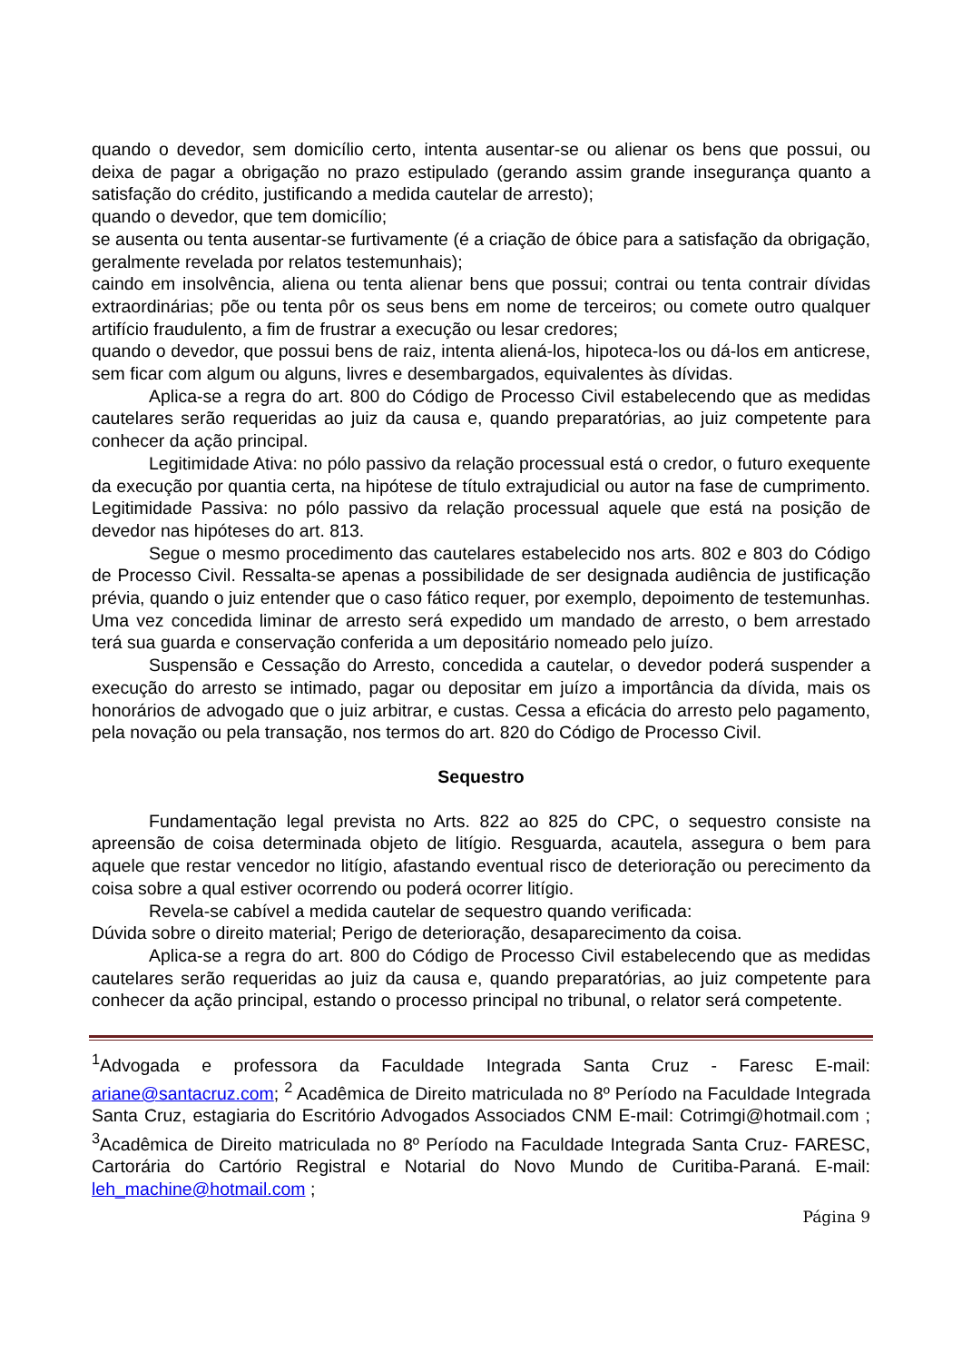quando o devedor, sem domicílio certo, intenta ausentar-se ou alienar os bens que possui, ou deixa de pagar a obrigação no prazo estipulado (gerando assim grande insegurança quanto a satisfação do crédito, justificando a medida cautelar de arresto);
quando o devedor, que tem domicílio;
se ausenta ou tenta ausentar-se furtivamente (é a criação de óbice para a satisfação da obrigação, geralmente revelada por relatos testemunhais);
caindo em insolvência, aliena ou tenta alienar bens que possui; contrai ou tenta contrair dívidas extraordinárias; põe ou tenta pôr os seus bens em nome de terceiros; ou comete outro qualquer artifício fraudulento, a fim de frustrar a execução ou lesar credores;
quando o devedor, que possui bens de raiz, intenta aliená-los, hipoteca-los ou dá-los em anticrese, sem ficar com algum ou alguns, livres e desembargados, equivalentes às dívidas.
Aplica-se a regra do art. 800 do Código de Processo Civil estabelecendo que as medidas cautelares serão requeridas ao juiz da causa e, quando preparatórias, ao juiz competente para conhecer da ação principal.
Legitimidade Ativa: no pólo passivo da relação processual está o credor, o futuro exequente da execução por quantia certa, na hipótese de título extrajudicial ou autor na fase de cumprimento. Legitimidade Passiva: no pólo passivo da relação processual aquele que está na posição de devedor nas hipóteses do art. 813.
Segue o mesmo procedimento das cautelares estabelecido nos arts. 802 e 803 do Código de Processo Civil. Ressalta-se apenas a possibilidade de ser designada audiência de justificação prévia, quando o juiz entender que o caso fático requer, por exemplo, depoimento de testemunhas. Uma vez concedida liminar de arresto será expedido um mandado de arresto, o bem arrestado terá sua guarda e conservação conferida a um depositário nomeado pelo juízo.
Suspensão e Cessação do Arresto, concedida a cautelar, o devedor poderá suspender a execução do arresto se intimado, pagar ou depositar em juízo a importância da dívida, mais os honorários de advogado que o juiz arbitrar, e custas. Cessa a eficácia do arresto pelo pagamento, pela novação ou pela transação, nos termos do art. 820 do Código de Processo Civil.
Sequestro
Fundamentação legal prevista no Arts. 822 ao 825 do CPC, o sequestro consiste na apreensão de coisa determinada objeto de litígio. Resguarda, acautela, assegura o bem para aquele que restar vencedor no litígio, afastando eventual risco de deterioração ou perecimento da coisa sobre a qual estiver ocorrendo ou poderá ocorrer litígio.
Revela-se cabível a medida cautelar de sequestro quando verificada:
Dúvida sobre o direito material; Perigo de deterioração, desaparecimento da coisa.
Aplica-se a regra do art. 800 do Código de Processo Civil estabelecendo que as medidas cautelares serão requeridas ao juiz da causa e, quando preparatórias, ao juiz competente para conhecer da ação principal, estando o processo principal no tribunal, o relator será competente.
<sup>1</sup> Advogada e professora da Faculdade Integrada Santa Cruz - Faresc E-mail: ariane@santacruz.com; <sup>2</sup> Acadêmica de Direito matriculada no 8º Período na Faculdade Integrada Santa Cruz, estagiaria do Escritório Advogados Associados CNM E-mail: Cotrimgi@hotmail.com ; <sup>3</sup>Acadêmica de Direito matriculada no 8º Período na Faculdade Integrada Santa Cruz- FARESC, Cartorária do Cartório Registral e Notarial do Novo Mundo de Curitiba-Paraná. E-mail: leh_machine@hotmail.com ;
Página 9